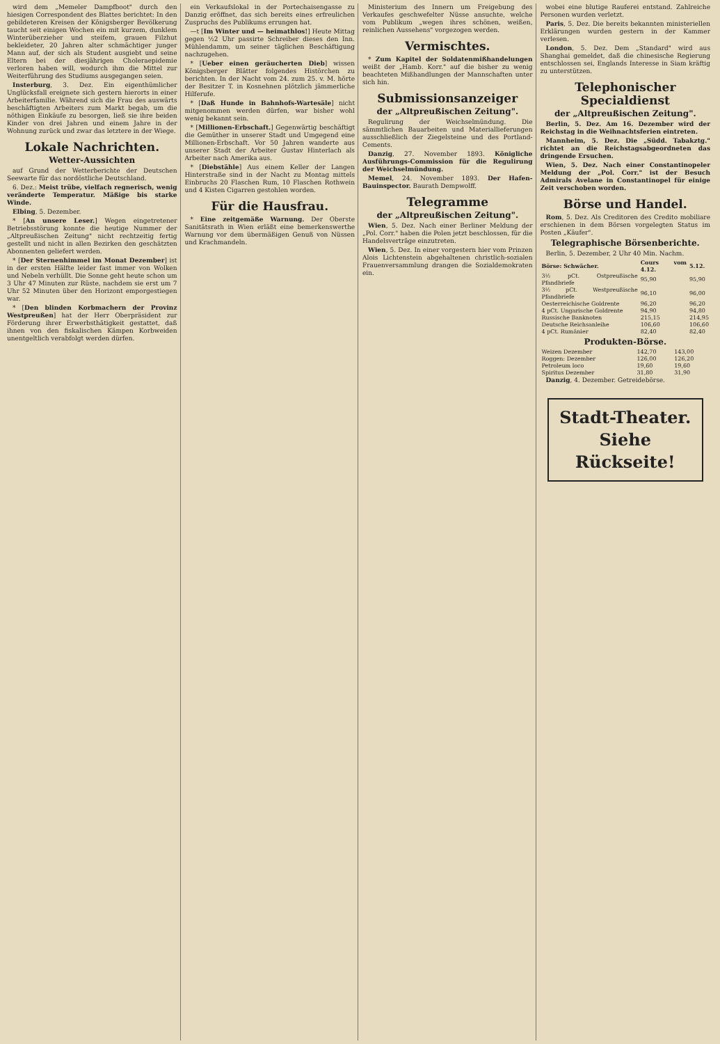wird dem „Memeler Dampfboot" durch den hiesigen Correspondent des Blattes berichtet: In den gebildeteren Kreisen der Königsberger Bevölkerung taucht seit einigen Wochen ein mit kurzem, dunklem Winterüberzieher und steifem, grauen Filzhut bekleideter, 20 Jahren alter schmächtiger junger Mann auf, der sich als Student ausgiebt und seine Eltern bei der diesjährigen Choleraepidemie verloren haben will, wodurch ihm die Mittel zur Weiterführung des Studiums ausgegangen seien.
Insterburg, 3. Dez. Ein eigenthümlicher Unglücksfall ereignete sich gestern hierorts in einer Arbeiterfamilie. Während sich die Frau des auswärts beschäftigten Arbeiters zum Markt begab, um die nöthigen Einkäufe zu besorgen, ließ sie ihre beiden Kinder von drei Jahren und einem Jahre in der Wohnung zurück und zwar das letztere in der Wiege.
Lokale Nachrichten.
Wetter-Aussichten
auf Grund der Wetterberichte der Deutschen Seewarte für das nordöstliche Deutschland.
6. Dez.: Meist trübe, vielfach regnerisch, wenig veränderte Temperatur. Mäßige bis starke Winde.
Elbing, 5. Dezember.
* [An unsere Leser.] Wegen eingetretener Betriebsstörung konnte die heutige Nummer der „Altpreußischen Zeitung" nicht rechtzeitig fertig gestellt und nicht in allen Bezirken den geschätzten Abonnenten geliefert werden.
* [Der Sternenhimmel im Monat Dezember] ist in der ersten Hälfte leider fast immer von Wolken und Nebeln verhüllt. Die Sonne geht heute schon um 3 Uhr 47 Minuten zur Rüste, nachdem sie erst um 7 Uhr 52 Minuten über den Horizont emporgestiegen war.
* [Den blinden Korbmachern der Provinz Westpreußen] hat der Herr Oberpräsident zur Förderung ihrer Erwerbsthätigkeit gestattet, daß ihnen von den fiskalischen Kämpen Korbweiden unentgeltlich verabfolgt werden dürfen.
ein Verkaufslokal in der Portechaisengasse zu Danzig eröffnet, das sich bereits eines erfreulichen Zuspruchs des Publikums errungen hat.
—t [Im Winter und — heimathlos!] Heute Mittag gegen ½2 Uhr passirte Schreiber dieses den Inn. Mühlendamm, um seiner täglichen Beschäftigung nachzugehen.
* [Ueber einen geräucherten Dieb] wissen Königsberger Blätter folgendes Histörchen zu berichten. In der Nacht vom 24. zum 25. v. M. hörte der Besitzer T. in Kosnehnen plötzlich jämmerliche Hilferufe.
* [Daß Hunde in Bahnhofs-Wartesäle] nicht mitgenommen werden dürfen, war bisher wohl wenig bekannt sein.
* [Millionen-Erbschaft.] Gegenwärtig beschäftigt die Gemüther in unserer Stadt und Umgegend eine Millionen-Erbschaft. Vor 50 Jahren wanderte aus unserer Stadt der Arbeiter Gustav Hinterlach als Arbeiter nach Amerika aus.
* [Diebstähle] Aus einem Keller der Langen Hinterstraße sind in der Nacht zu Montag mittels Einbruchs 20 Flaschen Rum, 10 Flaschen Rothwein und 4 Kisten Cigarren gestohlen worden.
Für die Hausfrau.
* Eine zeitgemäße Warnung. Der Oberste Sanitätsrath in Wien erläßt eine bemerkenswerthe Warnung vor dem übermäßigen Genuß von Nüssen und Krachmandeln.
Ministerium des Innern um Freigebung des Verkaufes geschwefelter Nüsse ansuchte, welche vom Publikum „wegen ihres schönen, weißen, reinlichen Aussehens" vorgezogen werden.
Vermischtes.
* Zum Kapitel der Soldatenmißhandelungen weißt der „Hamb. Korr." auf die bisher zu wenig beachteten Mißhandlungen der Mannschaften unter sich hin.
Submissionsanzeiger
der „Altpreußischen Zeitung".
Regulirung der Weichselmündung. Die sämmtlichen Bauarbeiten und Materiallieferungen ausschließlich der Ziegelsteine und des Portland-Cements.
Danzig, 27. November 1893. Königliche Ausführungs-Commission für die Regulirung der Weichselmündung.
Memel, 24. November 1893. Der Hafen-Bauinspector. Baurath Dempwolff.
Telegramme
der „Altpreußischen Zeitung".
Wien, 5. Dez. Nach einer Berliner Meldung der „Pol. Corr." haben die Polen jetzt beschlossen, für die Handelsverträge einzutreten.
Wien, 5. Dez. In einer vorgestern hier vom Prinzen Alois Lichtenstein abgehaltenen christlich-sozialen Frauenversammlung drangen die Sozialdemokraten ein.
wobei eine blutige Rauferei entstand. Zahlreiche Personen wurden verletzt.
Paris, 5. Dez. Die bereits bekannten ministeriellen Erklärungen wurden gestern in der Kammer verlesen.
London, 5. Dez. Dem „Standard" wird aus Shanghai gemeldet, daß die chinesische Regierung entschlossen sei, Englands Interesse in Siam kräftig zu unterstützen.
Telephonischer Specialdienst
der „Altpreußischen Zeitung".
Berlin, 5. Dez. Am 16. Dezember wird der Reichstag in die Weihnachtsferien eintreten.
Mannheim, 5. Dez. Die „Südd. Tabakztg." richtet an die Reichstagsabgeordneten das dringende Ersuchen.
Wien, 5. Dez. Nach einer Constantinopeler Meldung der „Pol. Corr." ist der Besuch Admirals Avelane in Constantinopel für einige Zeit verschoben worden.
Börse und Handel.
Rom, 5. Dez. Als Creditoren des Credito mobiliare erschienen in dem Börsen vorgelegten Status im Posten „Käufer".
Telegraphische Börsenberichte.
Berlin, 5. Dezember, 2 Uhr 40 Min. Nachm.
| Börse: Schwächer. | Cours vom 4.12. | 5.12. |
| --- | --- | --- |
| 3½ pCt. Ostpreußische Pfandbriefe | 95,90 | 95,90 |
| 3½ pCt. Westpreußische Pfandbriefe | 96,10 | 96,00 |
| Oesterreichische Goldrente | 96,20 | 96,20 |
| 4 pCt. Ungarische Goldrente | 94,90 | 94,80 |
| Russische Banknoten | 215,15 | 214,95 |
| Deutsche Reichsanleihe | 106,60 | 106,60 |
| 4 pCt. Rumänier | 82,40 | 82,40 |
Produkten-Börse.
| Weizen Dezember | 142,70 | 143,00 |
| Roggen: Dezember | 126,00 | 126,20 |
| Petroleum loco | 19,60 | 19,60 |
| Spiritus Dezember | 31,80 | 31,90 |
Danzig, 4. Dezember. Getreidebörse.
Stadt-Theater.
Siehe Rückseite!